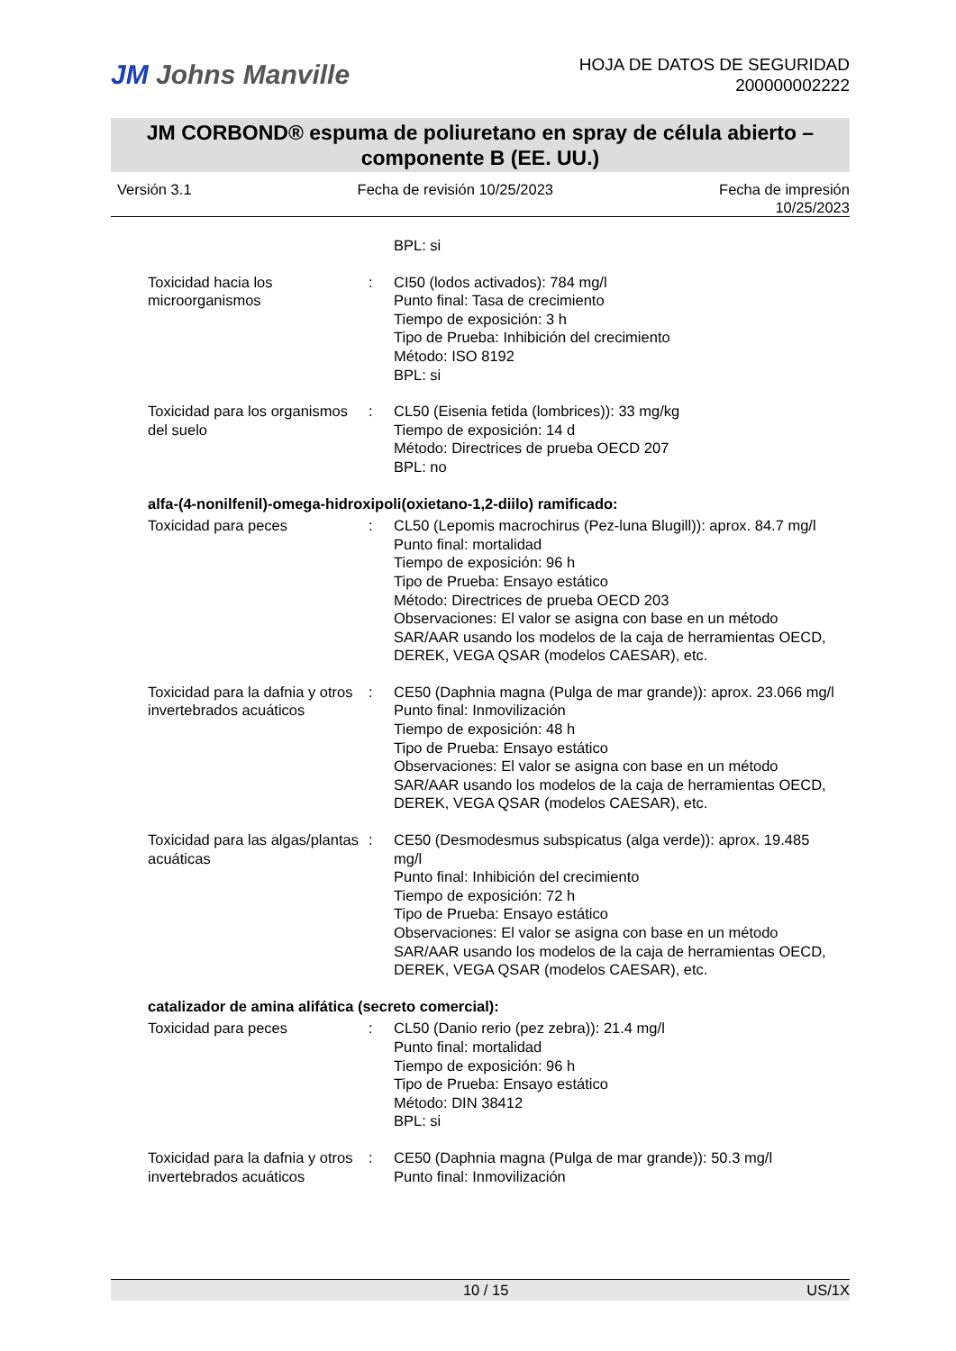JM Johns Manville
HOJA DE DATOS DE SEGURIDAD
200000002222
JM CORBOND® espuma de poliuretano en spray de célula abierto –
componente B (EE. UU.)
Versión 3.1 Fecha de revisión 10/25/2023 Fecha de impresión
10/25/2023
| | | BPL: si |
| Toxicidad hacia los microorganismos | : | CI50 (lodos activados): 784 mg/l Punto final: Tasa de crecimiento Tiempo de exposición: 3 h Tipo de Prueba: Inhibición del crecimiento Método: ISO 8192 BPL: si |
| Toxicidad para los organismos del suelo | : | CL50 (Eisenia fetida (lombrices)): 33 mg/kg Tiempo de exposición: 14 d Método: Directrices de prueba OECD 207 BPL: no |
alfa-(4-nonilfenil)-omega-hidroxipoli(oxietano-1,2-diilo) ramificado:
| Toxicidad para peces | : | CL50 (Lepomis macrochirus (Pez-luna Blugill)): aprox. 84.7 mg/l Punto final: mortalidad Tiempo de exposición: 96 h Tipo de Prueba: Ensayo estático Método: Directrices de prueba OECD 203 Observaciones: El valor se asigna con base en un método SAR/AAR usando los modelos de la caja de herramientas OECD, DEREK, VEGA QSAR (modelos CAESAR), etc. |
| Toxicidad para la dafnia y otros invertebrados acuáticos | : | CE50 (Daphnia magna (Pulga de mar grande)): aprox. 23.066 mg/l Punto final: Inmovilización Tiempo de exposición: 48 h Tipo de Prueba: Ensayo estático Observaciones: El valor se asigna con base en un método SAR/AAR usando los modelos de la caja de herramientas OECD, DEREK, VEGA QSAR (modelos CAESAR), etc. |
| Toxicidad para las algas/plantas acuáticas | : | CE50 (Desmodesmus subspicatus (alga verde)): aprox. 19.485 mg/l Punto final: Inhibición del crecimiento Tiempo de exposición: 72 h Tipo de Prueba: Ensayo estático Observaciones: El valor se asigna con base en un método SAR/AAR usando los modelos de la caja de herramientas OECD, DEREK, VEGA QSAR (modelos CAESAR), etc. |
catalizador de amina alifática (secreto comercial):
| Toxicidad para peces | : | CL50 (Danio rerio (pez zebra)): 21.4 mg/l Punto final: mortalidad Tiempo de exposición: 96 h Tipo de Prueba: Ensayo estático Método: DIN 38412 BPL: si |
| Toxicidad para la dafnia y otros invertebrados acuáticos | : | CE50 (Daphnia magna (Pulga de mar grande)): 50.3 mg/l Punto final: Inmovilización |
10 / 15 US/1X